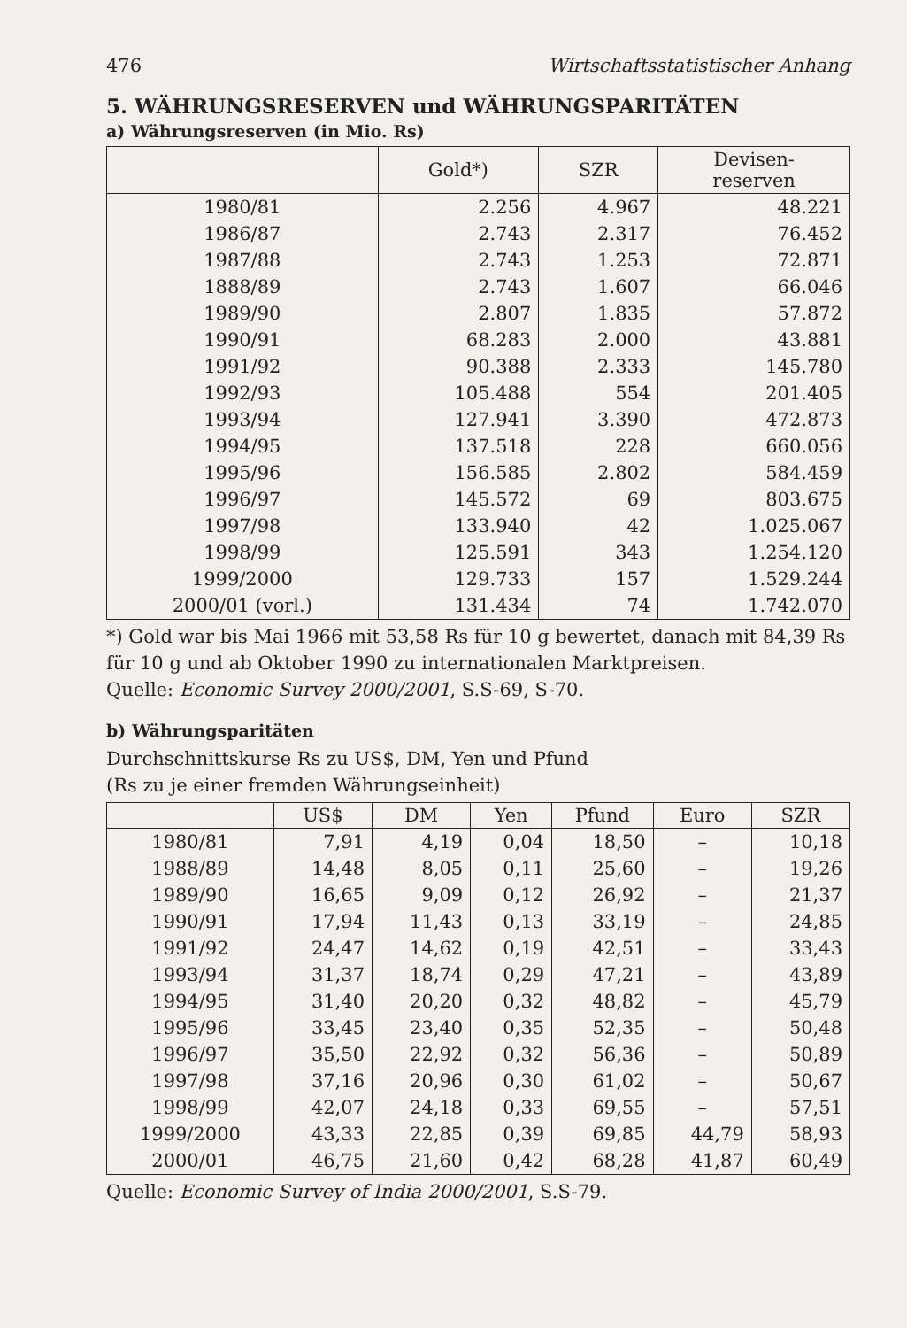476 Wirtschaftsstatistischer Anhang
5. WÄHRUNGSRESERVEN und WÄHRUNGSPARITÄTEN
a) Währungsreserven (in Mio. Rs)
| | Gold*) | SZR | Devisen- reserven |
| --- | --- | --- | --- |
| 1980/81 | 2.256 | 4.967 | 48.221 |
| 1986/87 | 2.743 | 2.317 | 76.452 |
| 1987/88 | 2.743 | 1.253 | 72.871 |
| 1888/89 | 2.743 | 1.607 | 66.046 |
| 1989/90 | 2.807 | 1.835 | 57.872 |
| 1990/91 | 68.283 | 2.000 | 43.881 |
| 1991/92 | 90.388 | 2.333 | 145.780 |
| 1992/93 | 105.488 | 554 | 201.405 |
| 1993/94 | 127.941 | 3.390 | 472.873 |
| 1994/95 | 137.518 | 228 | 660.056 |
| 1995/96 | 156.585 | 2.802 | 584.459 |
| 1996/97 | 145.572 | 69 | 803.675 |
| 1997/98 | 133.940 | 42 | 1.025.067 |
| 1998/99 | 125.591 | 343 | 1.254.120 |
| 1999/2000 | 129.733 | 157 | 1.529.244 |
| 2000/01 (vorl.) | 131.434 | 74 | 1.742.070 |
*) Gold war bis Mai 1966 mit 53,58 Rs für 10 g bewertet, danach mit 84,39 Rs für 10 g und ab Oktober 1990 zu internationalen Marktpreisen.
Quelle: Economic Survey 2000/2001, S.S-69, S-70.
b) Währungsparitäten
Durchschnittskurse Rs zu US$, DM, Yen und Pfund
(Rs zu je einer fremden Währungseinheit)
| | US$ | DM | Yen | Pfund | Euro | SZR |
| --- | --- | --- | --- | --- | --- | --- |
| 1980/81 | 7,91 | 4,19 | 0,04 | 18,50 | – | 10,18 |
| 1988/89 | 14,48 | 8,05 | 0,11 | 25,60 | – | 19,26 |
| 1989/90 | 16,65 | 9,09 | 0,12 | 26,92 | – | 21,37 |
| 1990/91 | 17,94 | 11,43 | 0,13 | 33,19 | – | 24,85 |
| 1991/92 | 24,47 | 14,62 | 0,19 | 42,51 | – | 33,43 |
| 1993/94 | 31,37 | 18,74 | 0,29 | 47,21 | – | 43,89 |
| 1994/95 | 31,40 | 20,20 | 0,32 | 48,82 | – | 45,79 |
| 1995/96 | 33,45 | 23,40 | 0,35 | 52,35 | – | 50,48 |
| 1996/97 | 35,50 | 22,92 | 0,32 | 56,36 | – | 50,89 |
| 1997/98 | 37,16 | 20,96 | 0,30 | 61,02 | – | 50,67 |
| 1998/99 | 42,07 | 24,18 | 0,33 | 69,55 | – | 57,51 |
| 1999/2000 | 43,33 | 22,85 | 0,39 | 69,85 | 44,79 | 58,93 |
| 2000/01 | 46,75 | 21,60 | 0,42 | 68,28 | 41,87 | 60,49 |
Quelle: Economic Survey of India 2000/2001, S.S-79.